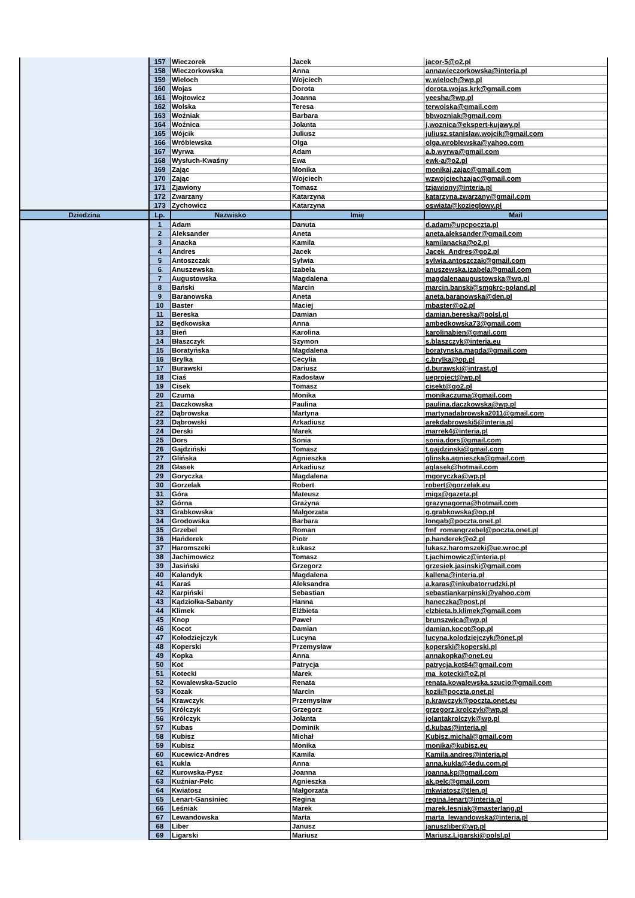| | 157 | Wieczorek | Jacek | jacor-5@o2.pl |
| | 158 | Wieczorkowska | Anna | annawieczorkowska@interia.pl |
| | 159 | Wieloch | Wojciech | w.wieloch@wp.pl |
| | 160 | Wojas | Dorota | dorota.wojas.krk@gmail.com |
| | 161 | Wojtowicz | Joanna | yeesha@wp.pl |
| | 162 | Wolska | Teresa | terwolska@gmail.com |
| | 163 | Woźniak | Barbara | bbwozniak@gmail.com |
| | 164 | Woźnica | Jolanta | j.woznica@ekspert-kujawy.pl |
| | 165 | Wójcik | Juliusz | juliusz.stanislaw.wojcik@gmail.com |
| | 166 | Wróblewska | Olga | olga.wroblewska@yahoo.com |
| | 167 | Wyrwa | Adam | a.b.wyrwa@gmail.com |
| | 168 | Wysłuch-Kwaśny | Ewa | ewk-a@o2.pl |
| | 169 | Zając | Monika | monikaj.zajac@gmail.com |
| | 170 | Zając | Wojciech | wzwojciechzajac@gmail.com |
| | 171 | Zjawiony | Tomasz | tzjawiony@interia.pl |
| | 172 | Zwarzany | Katarzyna | katarzyna.zwarzany@gmail.com |
| | 173 | Zychowicz | Katarzyna | oswiata@kozieglowy.pl |
| Dziedzina | Lp. | Nazwisko | Imię | Mail |
| | 1 | Adam | Danuta | d.adam@upcpoczta.pl |
| | 2 | Aleksander | Aneta | aneta.aleksander@gmail.com |
| | 3 | Anacka | Kamila | kamilanacka@o2.pl |
| | 4 | Andres | Jacek | Jacek_Andres@go2.pl |
| | 5 | Antoszczak | Sylwia | sylwia.antoszczak@gmail.com |
| | 6 | Anuszewska | Izabela | anuszewska.izabela@gmail.com |
| | 7 | Augustowska | Magdalena | magdalenaaugustowska@wp.pl |
| | 8 | Bański | Marcin | marcin.banski@smgkrc-poland.pl |
| | 9 | Baranowska | Aneta | aneta.baranowska@den.pl |
| | 10 | Baster | Maciej | mbaster@o2.pl |
| | 11 | Bereska | Damian | damian.bereska@polsl.pl |
| | 12 | Będkowska | Anna | ambedkowska73@gmail.com |
| | 13 | Bień | Karolina | karolinabien@gmail.com |
| | 14 | Błaszczyk | Szymon | s.blaszczyk@interia.eu |
| | 15 | Boratyńska | Magdalena | boratynska.magda@gmail.com |
| | 16 | Brylka | Cecylia | c.brylka@op.pl |
| | 17 | Burawski | Dariusz | d.burawski@intrast.pl |
| | 18 | Ciaś | Radosław | ueproject@wp.pl |
| | 19 | Cisek | Tomasz | cisekt@go2.pl |
| | 20 | Czuma | Monika | monikaczuma@gmail.com |
| | 21 | Daczkowska | Paulina | paulina.daczkowska@wp.pl |
| | 22 | Dąbrowska | Martyna | martynadabrowska2011@gmail.com |
| | 23 | Dąbrowski | Arkadiusz | arekdabrowski5@interia.pl |
| | 24 | Derski | Marek | marrek4@interia.pl |
| | 25 | Dors | Sonia | sonia.dors@gmail.com |
| | 26 | Gajdziński | Tomasz | t.gajdzinski@gmail.com |
| | 27 | Glińska | Agnieszka | glinska.agnieszka@gmail.com |
| | 28 | Głasek | Arkadiusz | aglasek@hotmail.com |
| | 29 | Goryczka | Magdalena | mgoryczka@wp.pl |
| | 30 | Gorzelak | Robert | robert@gorzelak.eu |
| | 31 | Góra | Mateusz | migx@gazeta.pl |
| | 32 | Górna | Grażyna | grazynagorna@hotmail.com |
| | 33 | Grabkowska | Małgorzata | g.grabkowska@op.pl |
| | 34 | Grodowska | Barbara | longab@poczta.onet.pl |
| | 35 | Grzebel | Roman | fmf_romangrzebel@poczta.onet.pl |
| | 36 | Hańderek | Piotr | p.handerek@o2.pl |
| | 37 | Haromszeki | Łukasz | lukasz.haromszeki@ue.wroc.pl |
| | 38 | Jachimowicz | Tomasz | t.jachimowicz@interia.pl |
| | 39 | Jasiński | Grzegorz | grzesiek.jasinski@gmail.com |
| | 40 | Kalandyk | Magdalena | kallena@interia.pl |
| | 41 | Karaś | Aleksandra | a.karas@inkubatorrudzki.pl |
| | 42 | Karpiński | Sebastian | sebastiankarpinski@yahoo.com |
| | 43 | Kądziołka-Sabanty | Hanna | haneczka@post.pl |
| | 44 | Klimek | Elżbieta | elzbieta.b.klimek@gmail.com |
| | 45 | Knop | Paweł | brunszwica@wp.pl |
| | 46 | Kocot | Damian | damian.kocot@op.pl |
| | 47 | Kołodziejczyk | Lucyna | lucyna.kolodziejczyk@onet.pl |
| | 48 | Koperski | Przemysław | koperski@koperski.pl |
| | 49 | Kopka | Anna | annakopka@onet.eu |
| | 50 | Kot | Patrycja | patrycja.kot84@gmail.com |
| | 51 | Kotecki | Marek | ma_kotecki@o2.pl |
| | 52 | Kowalewska-Szucio | Renata | renata.kowalewska.szucio@gmail.com |
| | 53 | Kozak | Marcin | kozii@poczta.onet.pl |
| | 54 | Krawczyk | Przemysław | p.krawczyk@poczta.onet.eu |
| | 55 | Królczyk | Grzegorz | grzegorz.krolczyk@wp.pl |
| | 56 | Królczyk | Jolanta | jolantakrolczyk@wp.pl |
| | 57 | Kubas | Dominik | d.kubas@interia.pl |
| | 58 | Kubisz | Michał | Kubisz.michal@gmail.com |
| | 59 | Kubisz | Monika | monika@kubisz.eu |
| | 60 | Kucewicz-Andres | Kamila | Kamila.andres@interia.pl |
| | 61 | Kukla | Anna | anna.kukla@4edu.com.pl |
| | 62 | Kurowska-Pysz | Joanna | joanna.kp@gmail.com |
| | 63 | Kuźniar-Pelc | Agnieszka | ak.pelc@gmail.com |
| | 64 | Kwiatosz | Małgorzata | mkwiatosz@tlen.pl |
| | 65 | Lenart-Gansiniec | Regina | regina.lenart@interia.pl |
| | 66 | Leśniak | Marek | marek.lesniak@masterlang.pl |
| | 67 | Lewandowska | Marta | marta_lewandowska@interia.pl |
| | 68 | Liber | Janusz | januszliber@wp.pl |
| | 69 | Ligarski | Mariusz | Mariusz.Ligarski@polsl.pl |